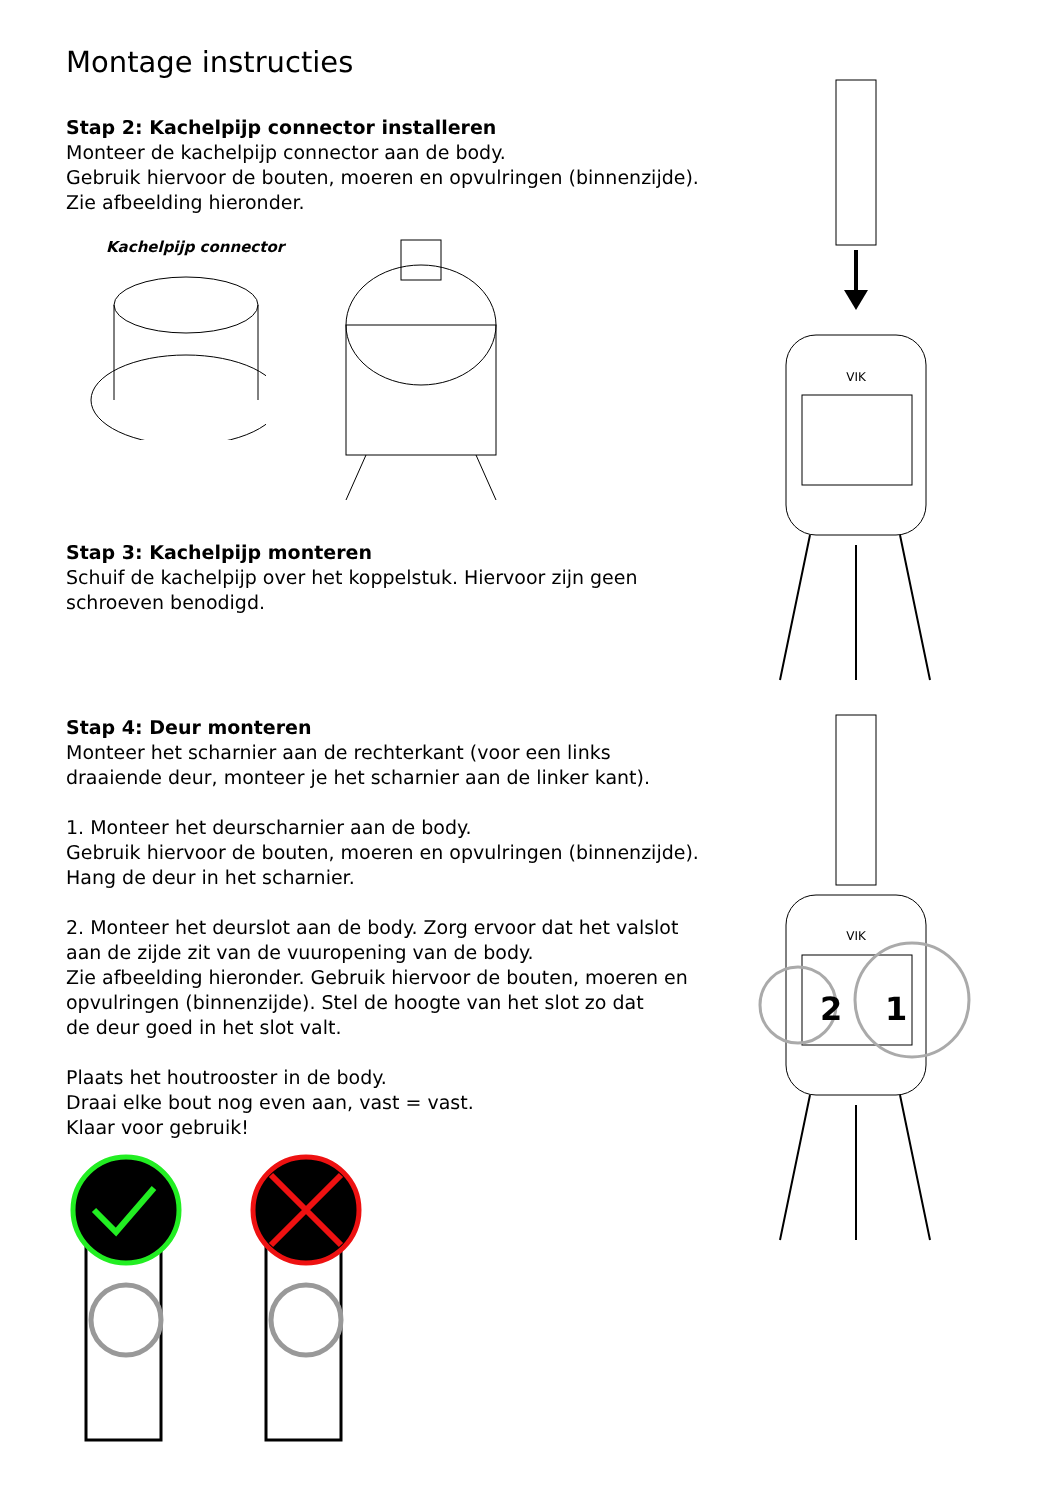Montage instructies
Stap 2: Kachelpijp connector installeren
Monteer de kachelpijp connector aan de body.
Gebruik hiervoor de bouten, moeren en opvulringen (binnenzijde).
Zie afbeelding hieronder.
Kachelpijp connector
Stap 3: Kachelpijp monteren
Schuif de kachelpijp over het koppelstuk. Hiervoor zijn geen
schroeven benodigd.
Stap 4: Deur monteren
Monteer het scharnier aan de rechterkant (voor een links
draaiende deur, monteer je het scharnier aan de linker kant).
1. Monteer het deurscharnier aan de body.
Gebruik hiervoor de bouten, moeren en opvulringen (binnenzijde).
Hang de deur in het scharnier.
2. Monteer het deurslot aan de body. Zorg ervoor dat het valslot
aan de zijde zit van de vuuropening van de body.
Zie afbeelding hieronder. Gebruik hiervoor de bouten, moeren en
opvulringen (binnenzijde). Stel de hoogte van het slot zo dat
de deur goed in het slot valt.
Plaats het houtrooster in de body.
Draai elke bout nog even aan, vast = vast.
Klaar voor gebruik!
VIK
VIK
2
1